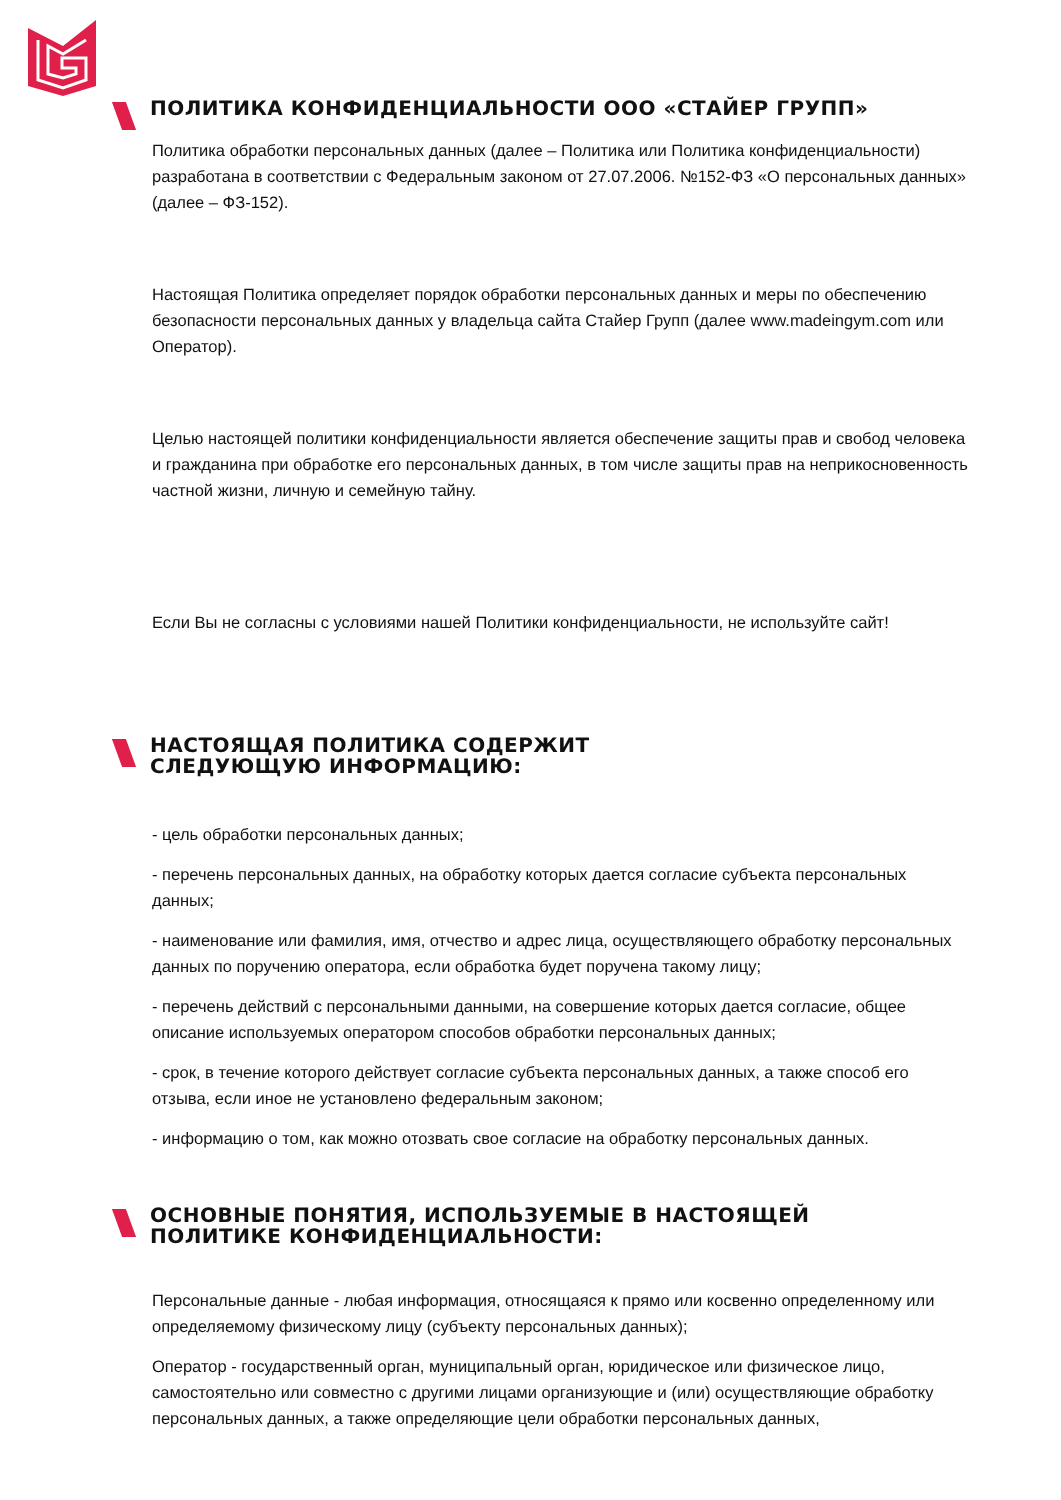ПОЛИТИКА КОНФИДЕНЦИАЛЬНОСТИ ООО «СТАЙЕР ГРУПП»
Политика обработки персональных данных (далее – Политика или Политика конфиденциальности) разработана в соответствии с Федеральным законом от 27.07.2006. №152-ФЗ «О персональных данных» (далее – ФЗ-152).
Настоящая Политика определяет порядок обработки персональных данных и меры по обеспечению безопасности персональных данных у владельца сайта Стайер Групп (далее www.madeingym.com или Оператор).
Целью настоящей политики конфиденциальности является обеспечение защиты прав и свобод человека и гражданина при обработке его персональных данных, в том числе защиты прав на неприкосновенность частной жизни, личную и семейную тайну.
Если Вы не согласны с условиями нашей Политики конфиденциальности, не используйте сайт!
НАСТОЯЩАЯ ПОЛИТИКА СОДЕРЖИТ
СЛЕДУЮЩУЮ ИНФОРМАЦИЮ:
- цель обработки персональных данных;
- перечень персональных данных, на обработку которых дается согласие субъекта персональных данных;
- наименование или фамилия, имя, отчество и адрес лица, осуществляющего обработку персональных данных по поручению оператора, если обработка будет поручена такому лицу;
- перечень действий с персональными данными, на совершение которых дается согласие, общее описание используемых оператором способов обработки персональных данных;
- срок, в течение которого действует согласие субъекта персональных данных, а также способ его отзыва, если иное не установлено федеральным законом;
- информацию о том, как можно отозвать свое согласие на обработку персональных данных.
ОСНОВНЫЕ ПОНЯТИЯ, ИСПОЛЬЗУЕМЫЕ В НАСТОЯЩЕЙ
ПОЛИТИКЕ КОНФИДЕНЦИАЛЬНОСТИ:
Персональные данные - любая информация, относящаяся к прямо или косвенно определенному или определяемому физическому лицу (субъекту персональных данных);
Оператор - государственный орган, муниципальный орган, юридическое или физическое лицо, самостоятельно или совместно с другими лицами организующие и (или) осуществляющие обработку персональных данных, а также определяющие цели обработки персональных данных,